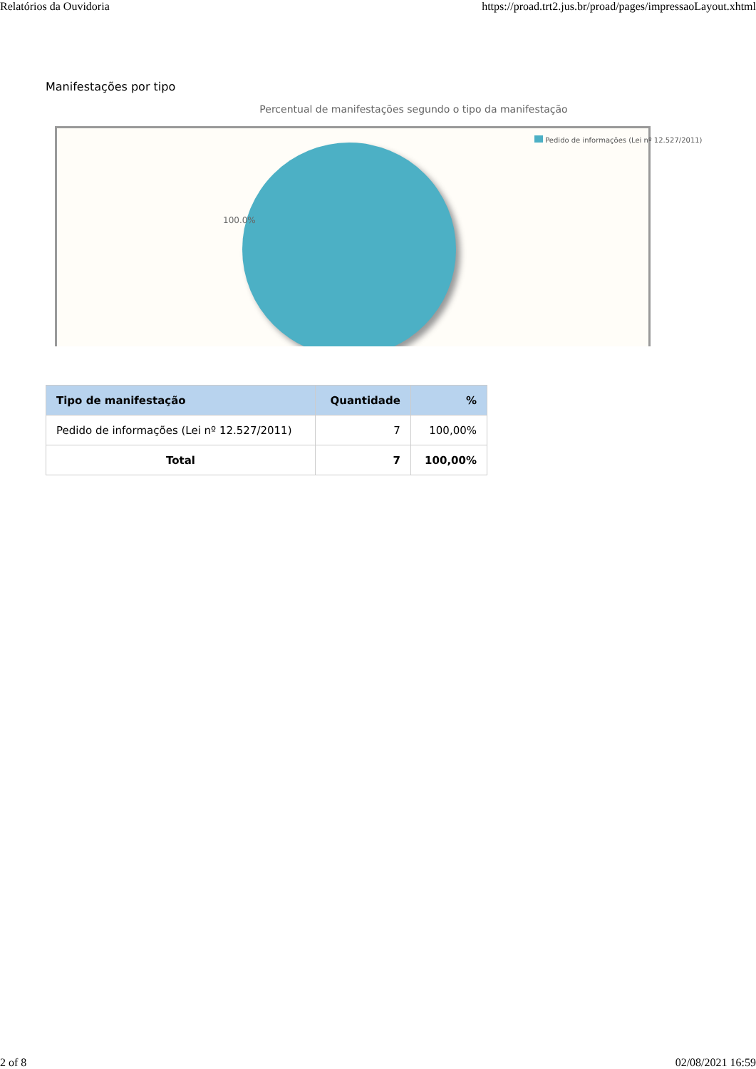Relatórios da Ouvidoria https://proad.trt2.jus.br/proad/pages/impressaoLayout.xhtml
Manifestações por tipo
Percentual de manifestações segundo o tipo da manifestação
100.0%
Pedido de informações (Lei nº 12.527/2011)
| Tipo de manifestação | Quantidade | % |
| --- | --- | --- |
| Pedido de informações (Lei nº 12.527/2011) | 7 | 100,00% |
| Total | 7 | 100,00% |
2 of 8 02/08/2021 16:59